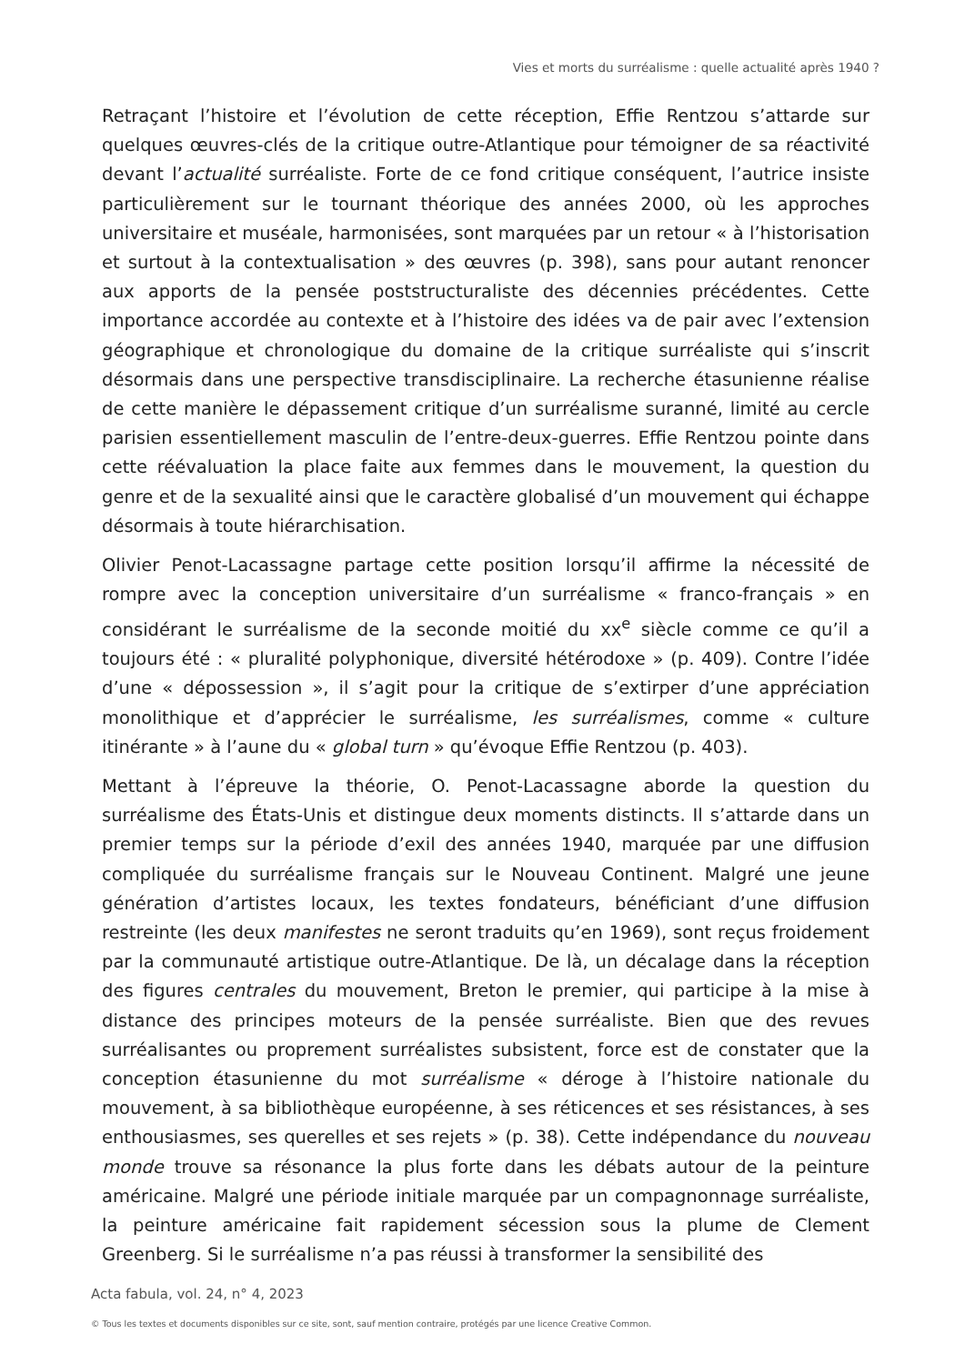Vies et morts du surréalisme : quelle actualité après 1940 ?
Retraçant l’histoire et l’évolution de cette réception, Effie Rentzou s’attarde sur quelques œuvres-clés de la critique outre-Atlantique pour témoigner de sa réactivité devant l’actualité surréaliste. Forte de ce fond critique conséquent, l’autrice insiste particulièrement sur le tournant théorique des années 2000, où les approches universitaire et muséale, harmonisées, sont marquées par un retour « à l’historisation et surtout à la contextualisation » des œuvres (p. 398), sans pour autant renoncer aux apports de la pensée poststructuraliste des décennies précédentes. Cette importance accordée au contexte et à l’histoire des idées va de pair avec l’extension géographique et chronologique du domaine de la critique surréaliste qui s’inscrit désormais dans une perspective transdisciplinaire. La recherche étasunienne réalise de cette manière le dépassement critique d’un surréalisme suranné, limité au cercle parisien essentiellement masculin de l’entre-deux-guerres. Effie Rentzou pointe dans cette réévaluation la place faite aux femmes dans le mouvement, la question du genre et de la sexualité ainsi que le caractère globalisé d’un mouvement qui échappe désormais à toute hiérarchisation.
Olivier Penot-Lacassagne partage cette position lorsqu’il affirme la nécessité de rompre avec la conception universitaire d’un surréalisme « franco-français » en considérant le surréalisme de la seconde moitié du xx<sup>e</sup> siècle comme ce qu’il a toujours été : « pluralité polyphonique, diversité hétérodoxe » (p. 409). Contre l’idée d’une « dépossession », il s’agit pour la critique de s’extirper d’une appréciation monolithique et d’apprécier le surréalisme, les surréalismes, comme « culture itinérante » à l’aune du « global turn » qu’évoque Effie Rentzou (p. 403).
Mettant à l’épreuve la théorie, O. Penot-Lacassagne aborde la question du surréalisme des États-Unis et distingue deux moments distincts. Il s’attarde dans un premier temps sur la période d’exil des années 1940, marquée par une diffusion compliquée du surréalisme français sur le Nouveau Continent. Malgré une jeune génération d’artistes locaux, les textes fondateurs, bénéficiant d’une diffusion restreinte (les deux manifestes ne seront traduits qu’en 1969), sont reçus froidement par la communauté artistique outre-Atlantique. De là, un décalage dans la réception des figures centrales du mouvement, Breton le premier, qui participe à la mise à distance des principes moteurs de la pensée surréaliste. Bien que des revues surréalisantes ou proprement surréalistes subsistent, force est de constater que la conception étasunienne du mot surréalisme « déroge à l’histoire nationale du mouvement, à sa bibliothèque européenne, à ses réticences et ses résistances, à ses enthousiasmes, ses querelles et ses rejets » (p. 38). Cette indépendance du nouveau monde trouve sa résonance la plus forte dans les débats autour de la peinture américaine. Malgré une période initiale marquée par un compagnonnage surréaliste, la peinture américaine fait rapidement sécession sous la plume de Clement Greenberg. Si le surréalisme n’a pas réussi à transformer la sensibilité des
Acta fabula, vol. 24, n° 4, 2023
© Tous les textes et documents disponibles sur ce site, sont, sauf mention contraire, protégés par une licence Creative Common.